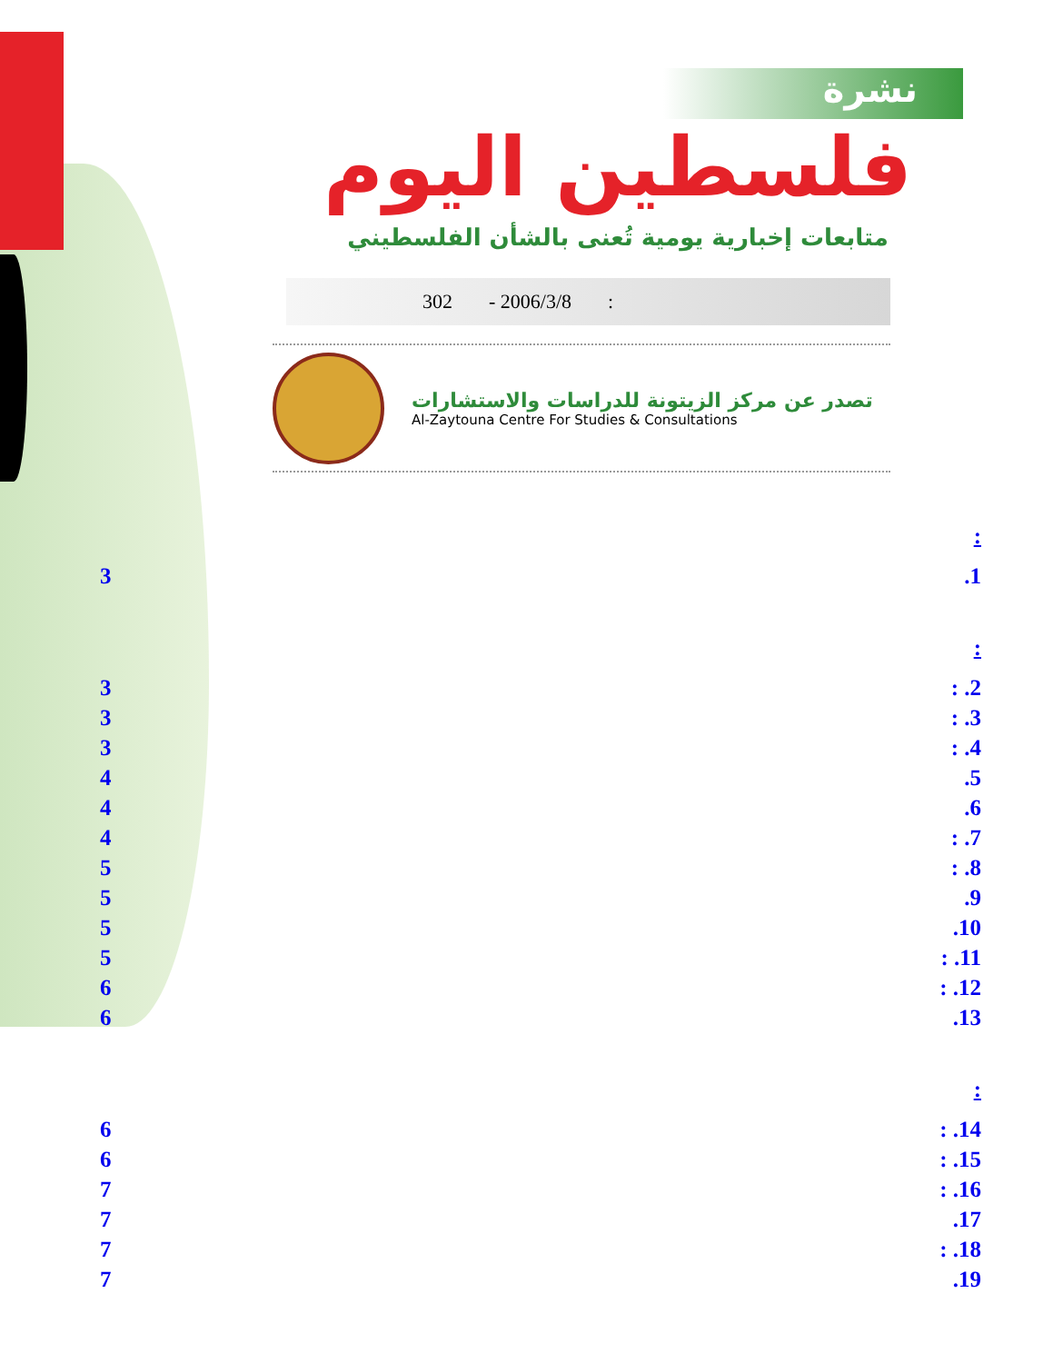نشرة
فلسطين اليوم
متابعات إخبارية يومية تُعنى بالشأن الفلسطيني
302 - 2006/3/8:
تصدر عن مركز الزيتونة للدراسات والاستشارات
Al-Zaytouna Centre For Studies & Consultations
:
3.1
:
3: .2
3: .3
3: .4
4.5
4.6
4: .7
5: .8
5.9
5.10
5: .11
6: .12
6.13
:
6: .14
6: .15
7: .16
7.17
7: .18
7.19